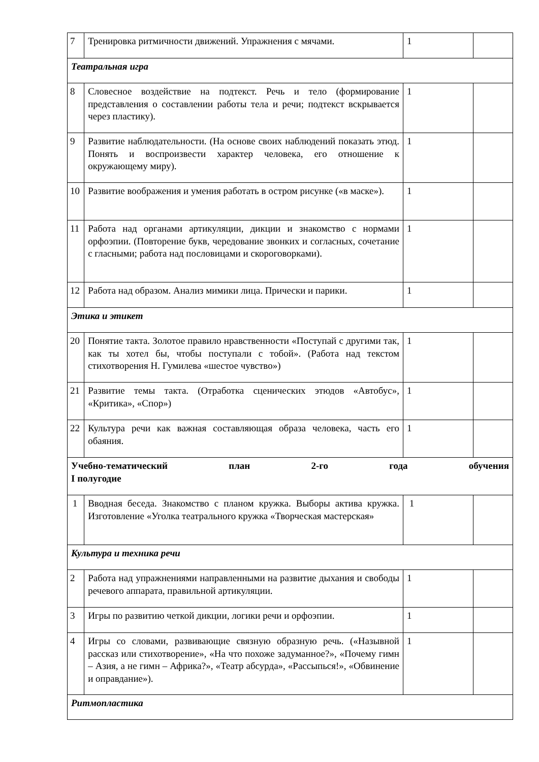| 7 | Тренировка ритмичности движений. Упражнения с мячами. | 1 | |
| Театральная игра | | | |
| 8 | Словесное воздействие на подтекст. Речь и тело (формирование представления о составлении работы тела и речи; подтекст вскрывается через пластику). | 1 | |
| 9 | Развитие наблюдательности. (На основе своих наблюдений показать этюд. Понять и воспроизвести характер человека, его отношение к окружающему миру). | 1 | |
| 10 | Развитие воображения и умения работать в остром рисунке («в маске»). | 1 | |
| 11 | Работа над органами артикуляции, дикции и знакомство с нормами орфоэпии. (Повторение букв, чередование звонких и согласных, сочетание с гласными; работа над пословицами и скороговорками). | 1 | |
| 12 | Работа над образом. Анализ мимики лица. Прически и парики. | 1 | |
| Этика и этикет | | | |
| 20 | Понятие такта. Золотое правило нравственности «Поступай с другими так, как ты хотел бы, чтобы поступали с тобой». (Работа над текстом стихотворения Н. Гумилева «шестое чувство») | 1 | |
| 21 | Развитие темы такта. (Отработка сценических этюдов «Автобус», «Критика», «Спор») | 1 | |
| 22 | Культура речи как важная составляющая образа человека, часть его обаяния. | 1 | |
| Учебно-тематический план 2-го года обучения I полугодие | | | |
| 1 | Вводная беседа. Знакомство с планом кружка. Выборы актива кружка. Изготовление «Уголка театрального кружка «Творческая мастерская» | 1 | |
| Культура и техника речи | | | |
| 2 | Работа над упражнениями направленными на развитие дыхания и свободы речевого аппарата, правильной артикуляции. | 1 | |
| 3 | Игры по развитию четкой дикции, логики речи и орфоэпии. | 1 | |
| 4 | Игры со словами, развивающие связную образную речь. («Назывной рассказ или стихотворение», «На что похоже задуманное?», «Почему гимн – Азия, а не гимн – Африка?», «Театр абсурда», «Рассыпься!», «Обвинение и оправдание»). | 1 | |
| Ритмопластика | | | |